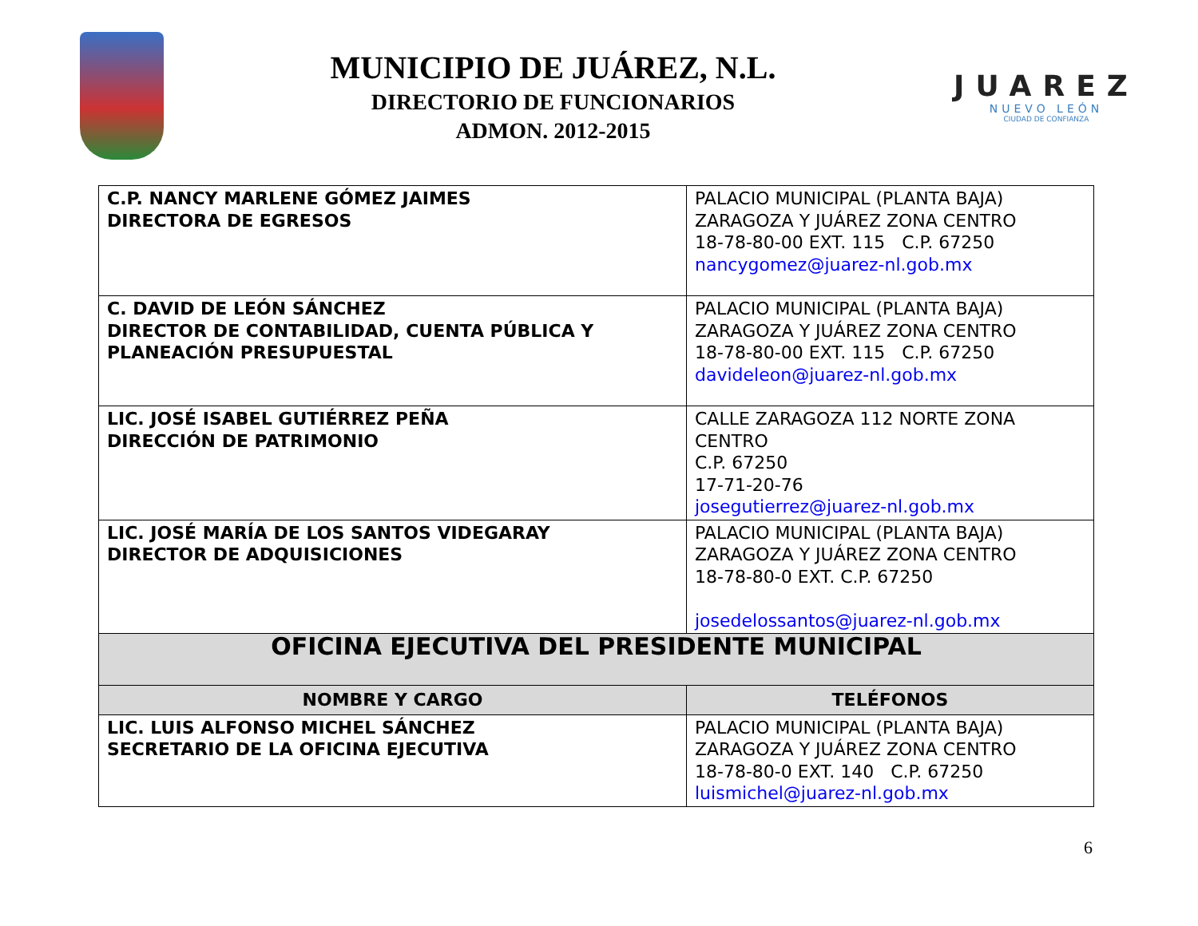MUNICIPIO DE JUÁREZ, N.L.
DIRECTORIO DE FUNCIONARIOS
ADMON. 2012-2015
JUAREZ
NUEVO LEÓN
CIUDAD DE CONFIANZA
| C.P. NANCY MARLENE GÓMEZ JAIMES DIRECTORA DE EGRESOS | PALACIO MUNICIPAL (PLANTA BAJA) ZARAGOZA Y JUÁREZ ZONA CENTRO 18-78-80-00 EXT. 115 C.P. 67250 nancygomez@juarez-nl.gob.mx |
| C. DAVID DE LEÓN SÁNCHEZ DIRECTOR DE CONTABILIDAD, CUENTA PÚBLICA Y PLANEACIÓN PRESUPUESTAL | PALACIO MUNICIPAL (PLANTA BAJA) ZARAGOZA Y JUÁREZ ZONA CENTRO 18-78-80-00 EXT. 115 C.P. 67250 davideleon@juarez-nl.gob.mx |
| LIC. JOSÉ ISABEL GUTIÉRREZ PEÑA DIRECCIÓN DE PATRIMONIO | CALLE ZARAGOZA 112 NORTE ZONA CENTRO C.P. 67250 17-71-20-76 josegutierrez@juarez-nl.gob.mx |
| LIC. JOSÉ MARÍA DE LOS SANTOS VIDEGARAY DIRECTOR DE ADQUISICIONES | PALACIO MUNICIPAL (PLANTA BAJA) ZARAGOZA Y JUÁREZ ZONA CENTRO 18-78-80-0 EXT. C.P. 67250 josedelossantos@juarez-nl.gob.mx |
| OFICINA EJECUTIVA DEL PRESIDENTE MUNICIPAL | |
| NOMBRE Y CARGO | TELÉFONOS |
| LIC. LUIS ALFONSO MICHEL SÁNCHEZ SECRETARIO DE LA OFICINA EJECUTIVA | PALACIO MUNICIPAL (PLANTA BAJA) ZARAGOZA Y JUÁREZ ZONA CENTRO 18-78-80-0 EXT. 140 C.P. 67250 luismichel@juarez-nl.gob.mx |
6